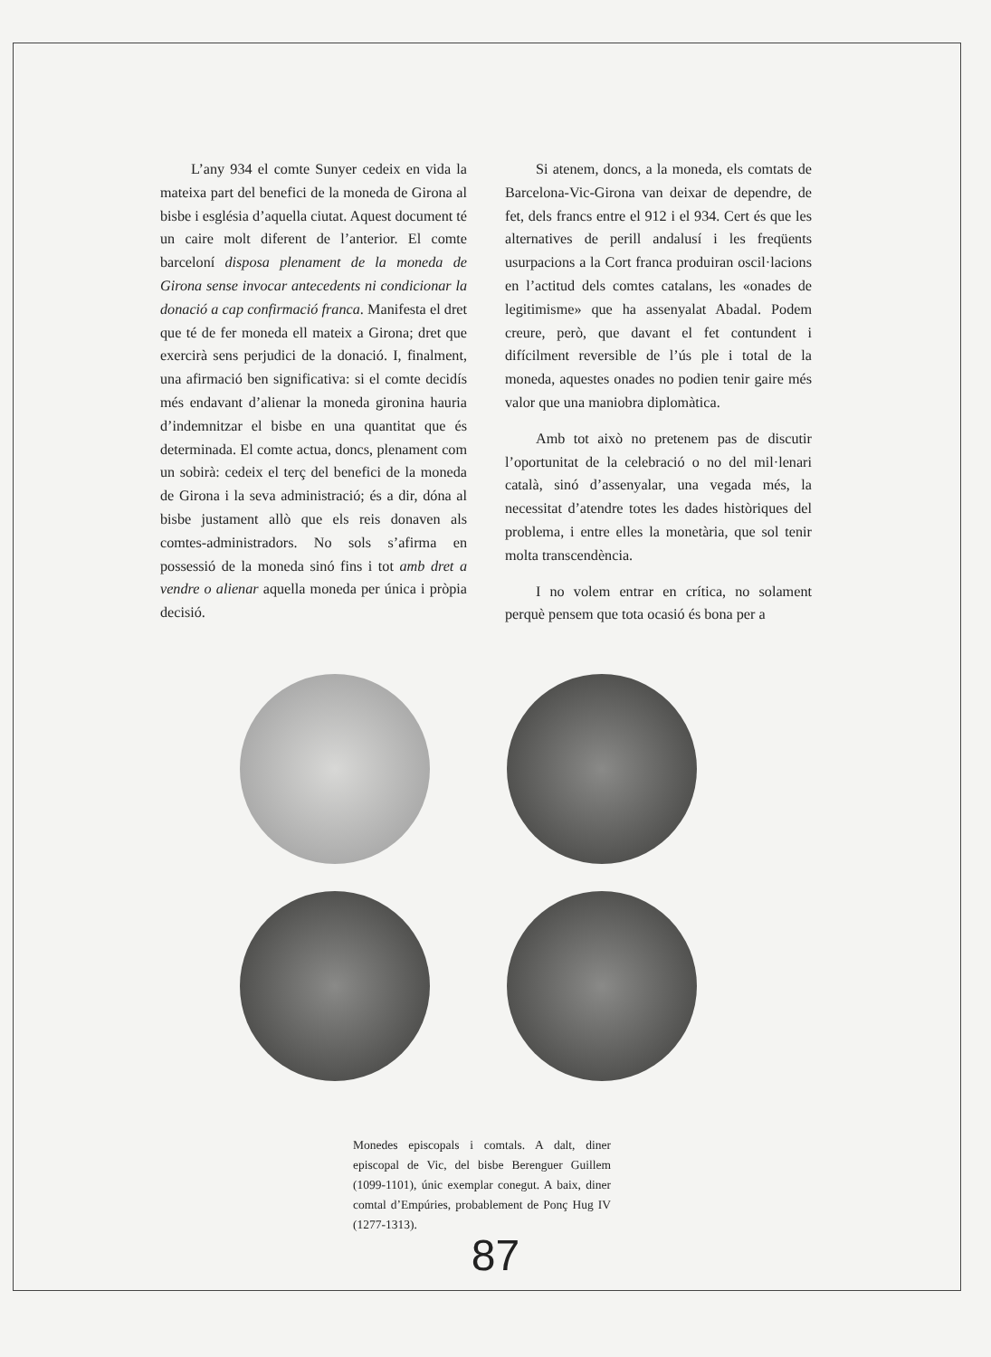L’any 934 el comte Sunyer cedeix en vida la mateixa part del benefici de la moneda de Girona al bisbe i església d’aquella ciutat. Aquest document té un caire molt diferent de l’anterior. El comte barceloní disposa plenament de la moneda de Girona sense invocar antecedents ni condicionar la donació a cap confirmació franca. Manifesta el dret que té de fer moneda ell mateix a Girona; dret que exercirà sens perjudici de la donació. I, finalment, una afirmació ben significativa: si el comte decidís més endavant d’alienar la moneda gironina hauria d’indemnitzar el bisbe en una quantitat que és determinada. El comte actua, doncs, plenament com un sobirà: cedeix el terç del benefici de la moneda de Girona i la seva administració; és a dir, dóna al bisbe justament allò que els reis donaven als comtes-administradors. No sols s’afirma en possessió de la moneda sinó fins i tot amb dret a vendre o alienar aquella moneda per única i pròpia decisió.
Si atenem, doncs, a la moneda, els comtats de Barcelona-Vic-Girona van deixar de dependre, de fet, dels francs entre el 912 i el 934. Cert és que les alternatives de perill andalusí i les freqüents usurpacions a la Cort franca produiran oscil·lacions en l’actitud dels comtes catalans, les «onades de legitimisme» que ha assenyalat Abadal. Podem creure, però, que davant el fet contundent i difícilment reversible de l’ús ple i total de la moneda, aquestes onades no podien tenir gaire més valor que una maniobra diplomàtica.
Amb tot això no pretenem pas de discutir l’oportunitat de la celebració o no del mil·lenari català, sinó d’assenyalar, una vegada més, la necessitat d’atendre totes les dades històriques del problema, i entre elles la monetària, que sol tenir molta transcendència.
I no volem entrar en crítica, no solament perquè pensem que tota ocasió és bona per a
Monedes episcopals i comtals. A dalt, diner episcopal de Vic, del bisbe Berenguer Guillem (1099-1101), únic exemplar conegut. A baix, diner comtal d’Empúries, probablement de Ponç Hug IV (1277-1313).
87